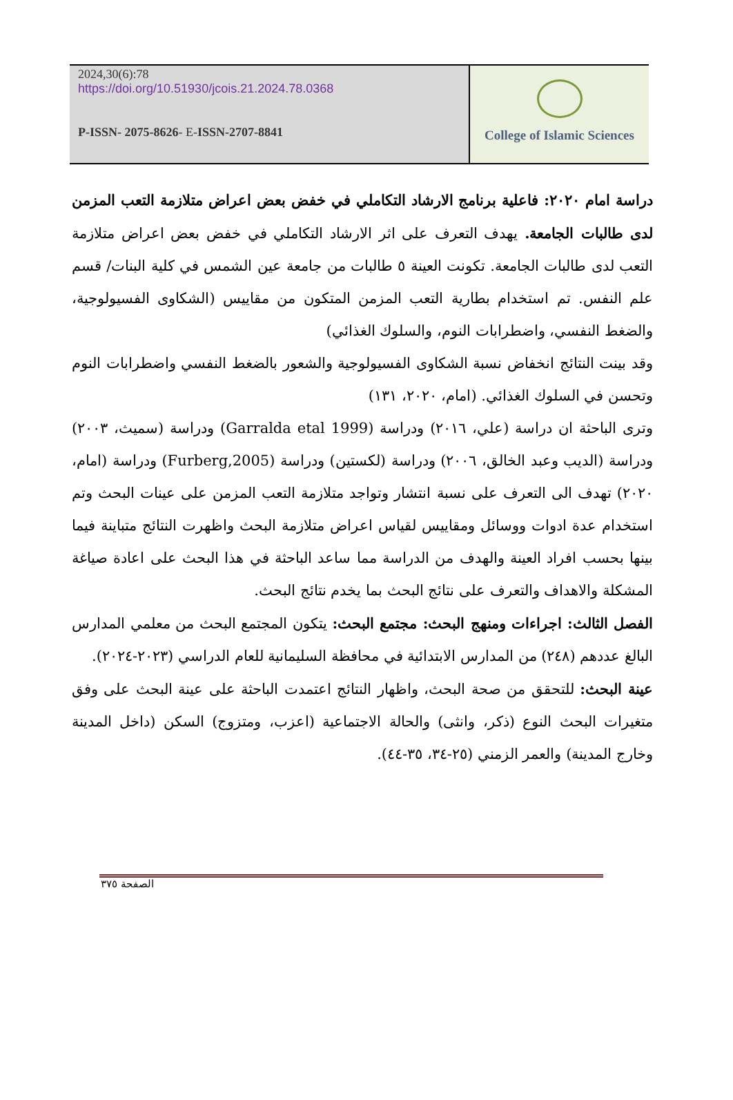2024,30(6):78
https://doi.org/10.51930/jcois.21.2024.78.0368
P-ISSN- 2075-8626- E-ISSN-2707-8841
College of Islamic Sciences
دراسة امام ٢٠٢٠: فاعلية برنامج الارشاد التكاملي في خفض بعض اعراض متلازمة التعب المزمن لدى طالبات الجامعة. يهدف التعرف على اثر الارشاد التكاملي في خفض بعض اعراض متلازمة التعب لدى طالبات الجامعة. تكونت العينة ٥ طالبات من جامعة عين الشمس في كلية البنات/ قسم علم النفس. تم استخدام بطارية التعب المزمن المتكون من مقاييس (الشكاوى الفسيولوجية، والضغط النفسي، واضطرابات النوم، والسلوك الغذائي)
وقد بينت النتائج انخفاض نسبة الشكاوى الفسيولوجية والشعور بالضغط النفسي واضطرابات النوم وتحسن في السلوك الغذائي. (امام، ٢٠٢٠، ١٣١)
وترى الباحثة ان دراسة (علي، ٢٠١٦) ودراسة (Garralda etal 1999) ودراسة (سميث، ٢٠٠٣) ودراسة (الديب وعبد الخالق، ٢٠٠٦) ودراسة (لكستين) ودراسة (Furberg,2005) ودراسة (امام، ٢٠٢٠) تهدف الى التعرف على نسبة انتشار وتواجد متلازمة التعب المزمن على عينات البحث وتم استخدام عدة ادوات ووسائل ومقاييس لقياس اعراض متلازمة البحث واظهرت النتائج متباينة فيما بينها بحسب افراد العينة والهدف من الدراسة مما ساعد الباحثة في هذا البحث على اعادة صياغة المشكلة والاهداف والتعرف على نتائج البحث بما يخدم نتائج البحث.
الفصل الثالث: اجراءات ومنهج البحث: مجتمع البحث: يتكون المجتمع البحث من معلمي المدارس البالغ عددهم (٢٤٨) من المدارس الابتدائية في محافظة السليمانية للعام الدراسي (٢٠٢٣-٢٠٢٤).
عينة البحث: للتحقق من صحة البحث، واظهار النتائج اعتمدت الباحثة على عينة البحث على وفق متغيرات البحث النوع (ذكر، وانثى) والحالة الاجتماعية (اعزب، ومتزوج) السكن (داخل المدينة وخارج المدينة) والعمر الزمني (٢٥-٣٤، ٣٥-٤٤).
الصفحة ٣٧٥